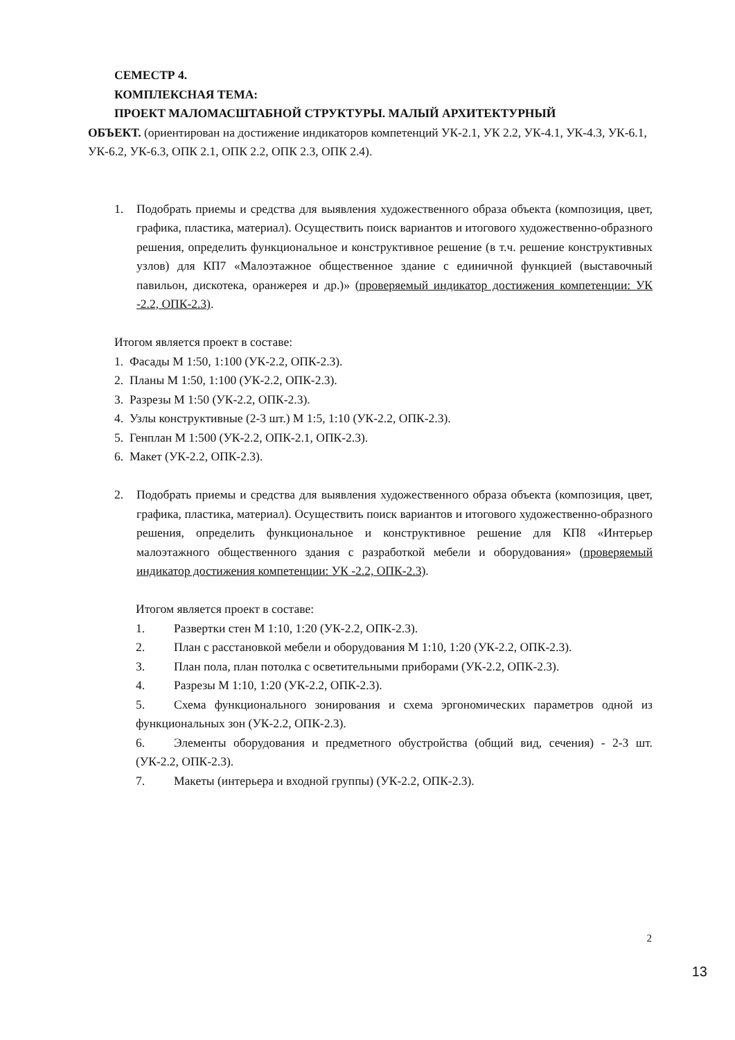СЕМЕСТР 4.
КОМПЛЕКСНАЯ ТЕМА:
ПРОЕКТ МАЛОМАСШТАБНОЙ СТРУКТУРЫ. МАЛЫЙ АРХИТЕКТУРНЫЙ
ОБЪЕКТ. (ориентирован на достижение индикаторов компетенций УК-2.1, УК 2.2, УК-4.1, УК-4.3, УК-6.1, УК-6.2, УК-6.3, ОПК 2.1, ОПК 2.2, ОПК 2.3, ОПК 2.4).
1. Подобрать приемы и средства для выявления художественного образа объекта (композиция, цвет, графика, пластика, материал). Осуществить поиск вариантов и итогового художественно-образного решения, определить функциональное и конструктивное решение (в т.ч. решение конструктивных узлов) для КП7 «Малоэтажное общественное здание с единичной функцией (выставочный павильон, дискотека, оранжерея и др.)» (проверяемый индикатор достижения компетенции: УК -2.2, ОПК-2.3).
Итогом является проект в составе:
1. Фасады М 1:50, 1:100 (УК-2.2, ОПК-2.3).
2. Планы М 1:50, 1:100 (УК-2.2, ОПК-2.3).
3. Разрезы М 1:50 (УК-2.2, ОПК-2.3).
4. Узлы конструктивные (2-3 шт.) М 1:5, 1:10 (УК-2.2, ОПК-2.3).
5. Генплан М 1:500 (УК-2.2, ОПК-2.1, ОПК-2.3).
6. Макет (УК-2.2, ОПК-2.3).
2. Подобрать приемы и средства для выявления художественного образа объекта (композиция, цвет, графика, пластика, материал). Осуществить поиск вариантов и итогового художественно-образного решения, определить функциональное и конструктивное решение для КП8 «Интерьер малоэтажного общественного здания с разработкой мебели и оборудования» (проверяемый индикатор достижения компетенции: УК -2.2, ОПК-2.3).
Итогом является проект в составе:
1. Развертки стен М 1:10, 1:20 (УК-2.2, ОПК-2.3).
2. План с расстановкой мебели и оборудования М 1:10, 1:20 (УК-2.2, ОПК-2.3).
3. План пола, план потолка с осветительными приборами (УК-2.2, ОПК-2.3).
4. Разрезы М 1:10, 1:20 (УК-2.2, ОПК-2.3).
5. Схема функционального зонирования и схема эргономических параметров одной из функциональных зон (УК-2.2, ОПК-2.3).
6. Элементы оборудования и предметного обустройства (общий вид, сечения) - 2-3 шт. (УК-2.2, ОПК-2.3).
7. Макеты (интерьера и входной группы) (УК-2.2, ОПК-2.3).
2
13